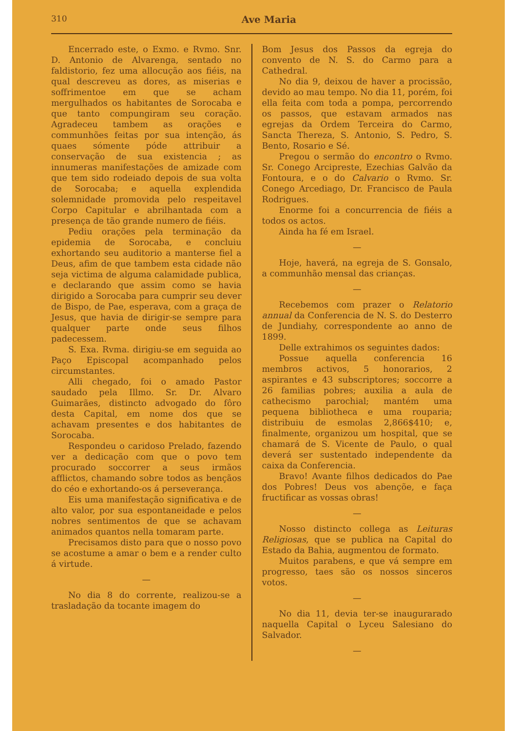310 Ave Maria
Encerrado este, o Exmo. e Rvmo. Snr. D. Antonio de Alvarenga, sentado no faldistorio, fez uma allocução aos fiéis, na qual descreveu as dores, as miserias e soffrimentoe em que se acham mergulhados os habitantes de Sorocaba e que tanto compungiram seu coração. Agradeceu tambem as orações e communhões feitas por sua intenção, ás quaes sómente póde attribuir a conservação de sua existencia ; as innumeras manifestações de amizade com que tem sido rodeiado depois de sua volta de Sorocaba; e aquella explendida solemnidade promovida pelo respeitavel Corpo Capitular e abrilhantada com a presença de tão grande numero de fiéis.
Pediu orações pela terminação da epidemia de Sorocaba, e concluiu exhortando seu auditorio a manterse fiel a Deus, afim de que tambem esta cidade não seja victima de alguma calamidade publica, e declarando que assim como se havia dirigido a Sorocaba para cumprir seu dever de Bispo, de Pae, esperava, com a graça de Jesus, que havia de dirigir-se sempre para qualquer parte onde seus filhos padecessem.
S. Exa. Rvma. dirigiu-se em seguida ao Paço Episcopal acompanhado pelos circumstantes.
Alli chegado, foi o amado Pastor saudado pela Illmo. Sr. Dr. Alvaro Guimarães, distincto advogado do fôro desta Capital, em nome dos que se achavam presentes e dos habitantes de Sorocaba.
Respondeu o caridoso Prelado, fazendo ver a dedicação com que o povo tem procurado soccorrer a seus irmãos afflictos, chamando sobre todos as bençãos do céo e exhortando-os á perseverança.
Eis uma manifestação significativa e de alto valor, por sua espontaneidade e pelos nobres sentimentos de que se achavam animados quantos nella tomaram parte.
Precisamos disto para que o nosso povo se acostume a amar o bem e a render culto á virtude.
—
No dia 8 do corrente, realizou-se a trasladação da tocante imagem do
Bom Jesus dos Passos da egreja do convento de N. S. do Carmo para a Cathedral.
No dia 9, deixou de haver a procissão, devido ao mau tempo. No dia 11, porém, foi ella feita com toda a pompa, percorrendo os passos, que estavam armados nas egrejas da Ordem Terceira do Carmo, Sancta Thereza, S. Antonio, S. Pedro, S. Bento, Rosario e Sé.
Pregou o sermão do encontro o Rvmo. Sr. Conego Arcipreste, Ezechias Galvão da Fontoura, e o do Calvario o Rvmo. Sr. Conego Arcediago, Dr. Francisco de Paula Rodrigues.
Enorme foi a concurrencia de fiéis a todos os actos.
Ainda ha fé em Israel.
—
Hoje, haverá, na egreja de S. Gonsalo, a communhão mensal das crianças.
—
Recebemos com prazer o Relatorio annual da Conferencia de N. S. do Desterro de Jundiahy, correspondente ao anno de 1899.
Delle extrahimos os seguintes dados:
Possue aquella conferencia 16 membros activos, 5 honorarios, 2 aspirantes e 43 subscriptores; soccorre a 26 familias pobres; auxilia a aula de cathecismo parochial; mantém uma pequena bibliotheca e uma rouparia; distribuiu de esmolas 2,866$410; e, finalmente, organizou um hospital, que se chamará de S. Vicente de Paulo, o qual deverá ser sustentado independente da caixa da Conferencia.
Bravo! Avante filhos dedicados do Pae dos Pobres! Deus vos abençõe, e faça fructificar as vossas obras!
—
Nosso distincto collega as Leituras Religiosas, que se publica na Capital do Estado da Bahia, augmentou de formato.
Muitos parabens, e que vá sempre em progresso, taes são os nossos sinceros votos.
—
No dia 11, devia ter-se inaugurarado naquella Capital o Lyceu Salesiano do Salvador.
—